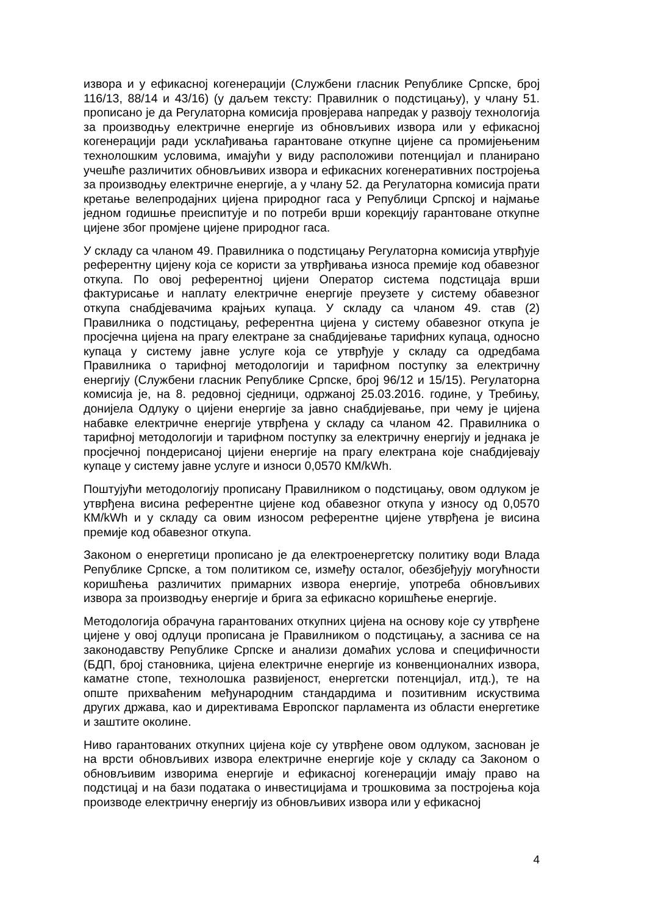извора и у ефикасној когенерацији (Службени гласник Републике Српске, број 116/13, 88/14 и 43/16) (у даљем тексту: Правилник о подстицању), у члану 51. прописано је да Регулаторна комисија провјерава напредак у развоју технологија за производњу електричне енергије из обновљивих извора или у ефикасној когенерацији ради усклађивања гарантоване откупне цијене са промијењеним технолошким условима, имајући у виду расположиви потенцијал и планирано учешће различитих обновљивих извора и ефикасних когенеративних постројења за производњу електричне енергије, а у члану 52. да Регулаторна комисија прати кретање велепродајних цијена природног гаса у Републици Српској и најмање једном годишње преиспитује и по потреби врши корекцију гарантоване откупне цијене због промјене цијене природног гаса.
У складу са чланом 49. Правилника о подстицању Регулаторна комисија утврђује референтну цијену која се користи за утврђивања износа премије код обавезног откупа. По овој референтној цијени Оператор система подстицаја врши фактурисање и наплату електричне енергије преузете у систему обавезног откупа снабдјевачима крајњих купаца. У складу са чланом 49. став (2) Правилника о подстицању, референтна цијена у систему обавезног откупа је просјечна цијена на прагу електране за снабдијевање тарифних купаца, односно купаца у систему јавне услуге која се утврђује у складу са одредбама Правилника о тарифној методологији и тарифном поступку за електричну енергију (Службени гласник Републике Српске, број 96/12 и 15/15). Регулаторна комисија је, на 8. редовној сједници, одржаној 25.03.2016. године, у Требињу, донијела Одлуку о цијени енергије за јавно снабдијевање, при чему је цијена набавке електричне енергије утврђена у складу са чланом 42. Правилника о тарифној методологији и тарифном поступку за електричну енергију и једнака је просјечној пондерисаној цијени енергије на прагу електрана које снабдијевају купаце у систему јавне услуге и износи 0,0570 КМ/kWh.
Поштујући методологију прописану Правилником о подстицању, овом одлуком је утврђена висина референтне цијене код обавезног откупа у износу од 0,0570 КМ/kWh и у складу са овим износом референтне цијене утврђена је висина премије код обавезног откупа.
Законом о енергетици прописано је да електроенергетску политику води Влада Републике Српске, а том политиком се, између осталог, обезбјеђују могућности коришћења различитих примарних извора енергије, употреба обновљивих извора за производњу енергије и брига за ефикасно коришћење енергије.
Методологија обрачуна гарантованих откупних цијена на основу које су утврђене цијене у овој одлуци прописана је Правилником о подстицању, а заснива се на законодавству Републике Српске и анализи домаћих услова и специфичности (БДП, број становника, цијена електричне енергије из конвенционалних извора, каматне стопе, технолошка развијеност, енергетски потенцијал, итд.), те на опште прихваћеним међународним стандардима и позитивним искуствима других држава, као и директивама Европског парламента из области енергетике и заштите околине.
Ниво гарантованих откупних цијена које су утврђене овом одлуком, заснован је на врсти обновљивих извора електричне енергије које у складу са Законом о обновљивим изворима енергије и ефикасној когенерацији имају право на подстицај и на бази података о инвестицијама и трошковима за постројења која производе електричну енергију из обновљивих извора или у ефикасној
4